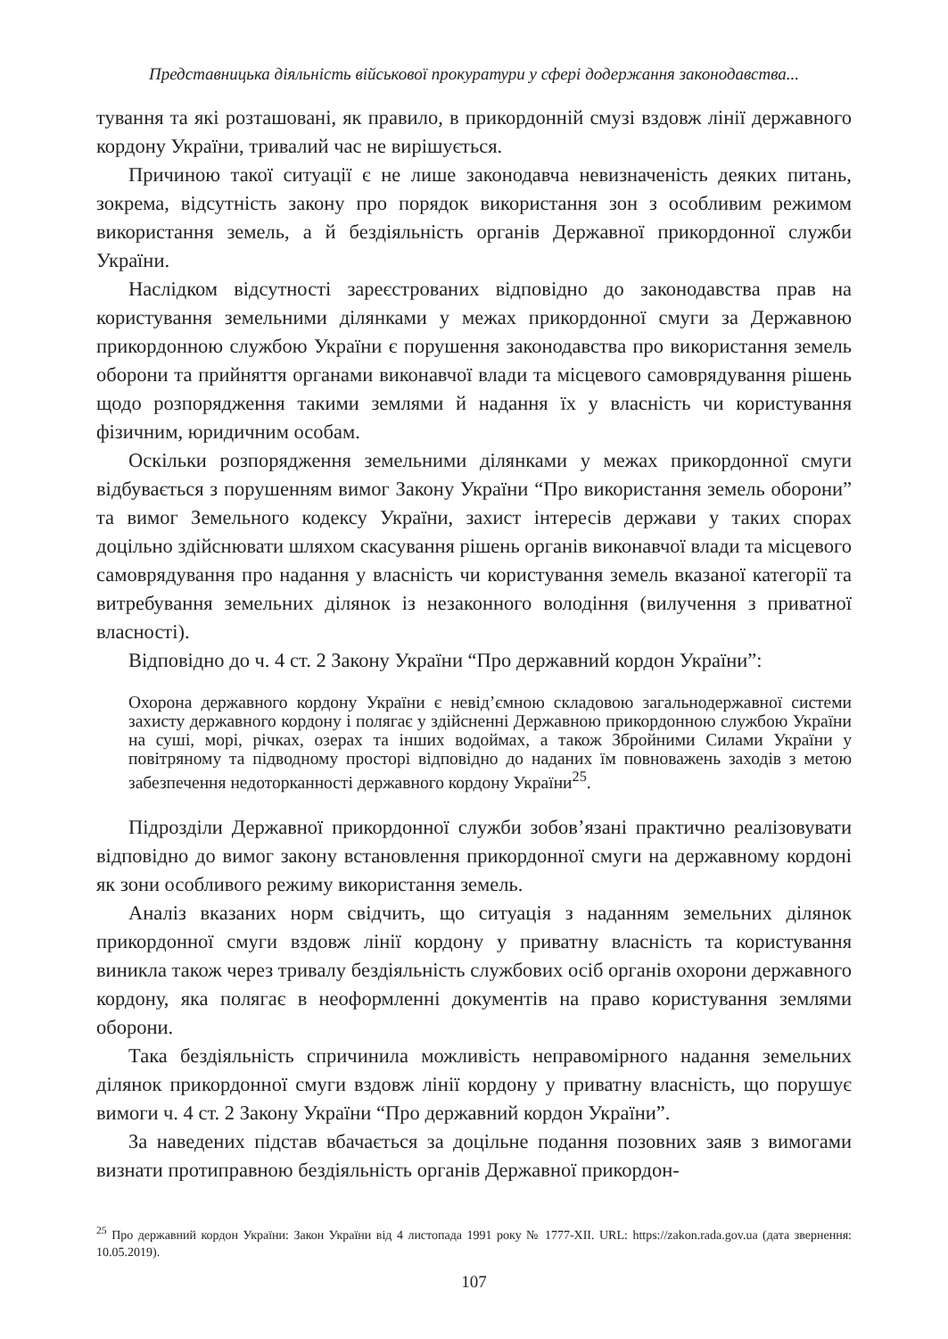Представницька діяльність військової прокуратури у сфері додержання законодавства...
тування та які розташовані, як правило, в прикордонній смузі вздовж лінії державного кордону України, тривалий час не вирішується.
Причиною такої ситуації є не лише законодавча невизначеність деяких питань, зокрема, відсутність закону про порядок використання зон з особливим режимом використання земель, а й бездіяльність органів Державної прикордонної служби України.
Наслідком відсутності зареєстрованих відповідно до законодавства прав на користування земельними ділянками у межах прикордонної смуги за Державною прикордонною службою України є порушення законодавства про використання земель оборони та прийняття органами виконавчої влади та місцевого самоврядування рішень щодо розпорядження такими землями й надання їх у власність чи користування фізичним, юридичним особам.
Оскільки розпорядження земельними ділянками у межах прикордонної смуги відбувається з порушенням вимог Закону України “Про використання земель оборони” та вимог Земельного кодексу України, захист інтересів держави у таких спорах доцільно здійснювати шляхом скасування рішень органів виконавчої влади та місцевого самоврядування про надання у власність чи користування земель вказаної категорії та витребування земельних ділянок із незаконного володіння (вилучення з приватної власності).
Відповідно до ч. 4 ст. 2 Закону України “Про державний кордон України”:
Охорона державного кордону України є невід’ємною складовою загальнодержавної системи захисту державного кордону і полягає у здійсненні Державною прикордонною службою України на суші, морі, річках, озерах та інших водоймах, а також Збройними Силами України у повітряному та підводному просторі відповідно до наданих їм повноважень заходів з метою забезпечення недоторканності державного кордону України<sup>25</sup>.
Підрозділи Державної прикордонної служби зобов’язані практично реалізовувати відповідно до вимог закону встановлення прикордонної смуги на державному кордоні як зони особливого режиму використання земель.
Аналіз вказаних норм свідчить, що ситуація з наданням земельних ділянок прикордонної смуги вздовж лінії кордону у приватну власність та користування виникла також через тривалу бездіяльність службових осіб органів охорони державного кордону, яка полягає в неоформленні документів на право користування землями оборони.
Така бездіяльність спричинила можливість неправомірного надання земельних ділянок прикордонної смуги вздовж лінії кордону у приватну власність, що порушує вимоги ч. 4 ст. 2 Закону України “Про державний кордон України”.
За наведених підстав вбачається за доцільне подання позовних заяв з вимогами визнати протиправною бездіяльність органів Державної прикордон-
<sup>25</sup> Про державний кордон України: Закон України від 4 листопада 1991 року № 1777-XII. URL: https://zakon.rada.gov.ua (дата звернення: 10.05.2019).
107